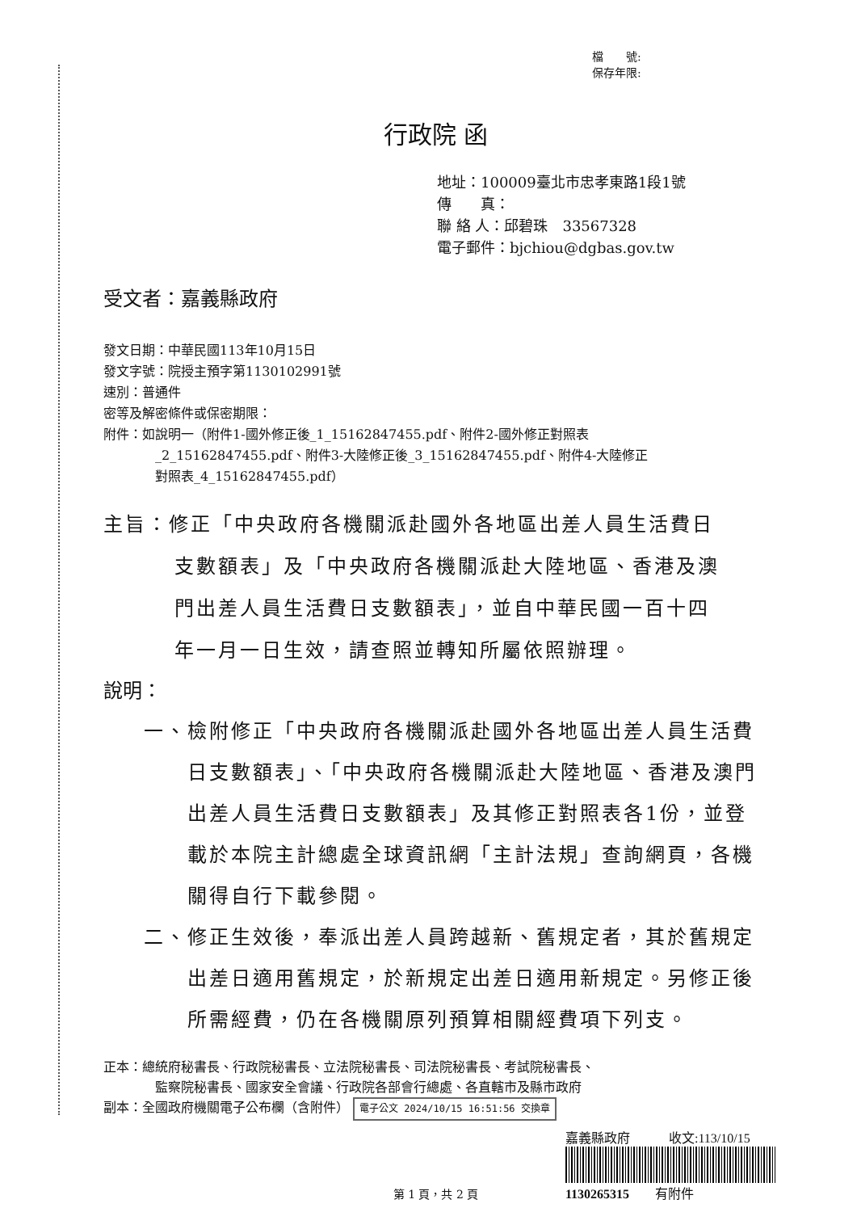檔　　號:
保存年限:
行政院 函
地址：100009臺北市忠孝東路1段1號
傳　　真：
聯 絡 人：邱碧珠　33567328
電子郵件：bjchiou@dgbas.gov.tw
受文者：嘉義縣政府
發文日期：中華民國113年10月15日
發文字號：院授主預字第1130102991號
速別：普通件
密等及解密條件或保密期限：
附件：如說明一（附件1-國外修正後_1_15162847455.pdf、附件2-國外修正對照表
_2_15162847455.pdf、附件3-大陸修正後_3_15162847455.pdf、附件4-大陸修正
對照表_4_15162847455.pdf）
主旨：修正「中央政府各機關派赴國外各地區出差人員生活費日
支數額表」及「中央政府各機關派赴大陸地區、香港及澳
門出差人員生活費日支數額表」，並自中華民國一百十四
年一月一日生效，請查照並轉知所屬依照辦理。
說明：
一、檢附修正「中央政府各機關派赴國外各地區出差人員生活費日支數額表」、「中央政府各機關派赴大陸地區、香港及澳門出差人員生活費日支數額表」及其修正對照表各1份，並登載於本院主計總處全球資訊網「主計法規」查詢網頁，各機關得自行下載參閱。
二、修正生效後，奉派出差人員跨越新、舊規定者，其於舊規定出差日適用舊規定，於新規定出差日適用新規定。另修正後所需經費，仍在各機關原列預算相關經費項下列支。
正本：總統府秘書長、行政院秘書長、立法院秘書長、司法院秘書長、考試院秘書長、
監察院秘書長、國家安全會議、行政院各部會行總處、各直轄市及縣市政府
副本：全國政府機關電子公布欄（含附件） 電子公文 2024/10/15 16:51:56 交換章
第 1 頁，共 2 頁
嘉義縣政府　　　收文:113/10/15
1130265315　　有附件